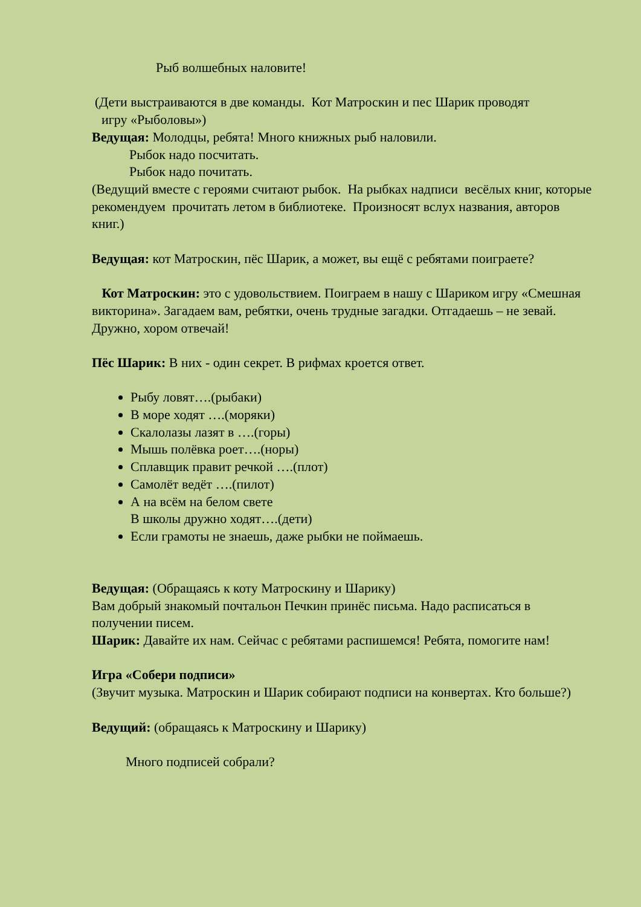Рыб волшебных наловите!
(Дети выстраиваются в две команды. Кот Матроскин и пес Шарик проводят
игру «Рыболовы»)
Ведущая: Молодцы, ребята! Много книжных рыб наловили.
Рыбок надо посчитать.
Рыбок надо почитать.
(Ведущий вместе с героями считают рыбок. На рыбках надписи весёлых книг, которые рекомендуем прочитать летом в библиотеке. Произносят вслух названия, авторов книг.)
Ведущая: кот Матроскин, пёс Шарик, а может, вы ещё с ребятами поиграете?
Кот Матроскин: это с удовольствием. Поиграем в нашу с Шариком игру «Смешная викторина». Загадаем вам, ребятки, очень трудные загадки. Отгадаешь – не зевай. Дружно, хором отвечай!
Пёс Шарик: В них - один секрет. В рифмах кроется ответ.
Рыбу ловят….(рыбаки)
В море ходят ….(моряки)
Скалолазы лазят в ….(горы)
Мышь полёвка роет….(норы)
Сплавщик правит речкой ….(плот)
Самолёт ведёт ….(пилот)
А на всём на белом свете
В школы дружно ходят….(дети)
Если грамоты не знаешь, даже рыбки не поймаешь.
Ведущая: (Обращаясь к коту Матроскину и Шарику)
Вам добрый знакомый почтальон Печкин принёс письма. Надо расписаться в получении писем.
Шарик: Давайте их нам. Сейчас с ребятами распишемся! Ребята, помогите нам!
Игра «Собери подписи»
(Звучит музыка. Матроскин и Шарик собирают подписи на конвертах. Кто больше?)
Ведущий: (обращаясь к Матроскину и Шарику)
Много подписей собрали?